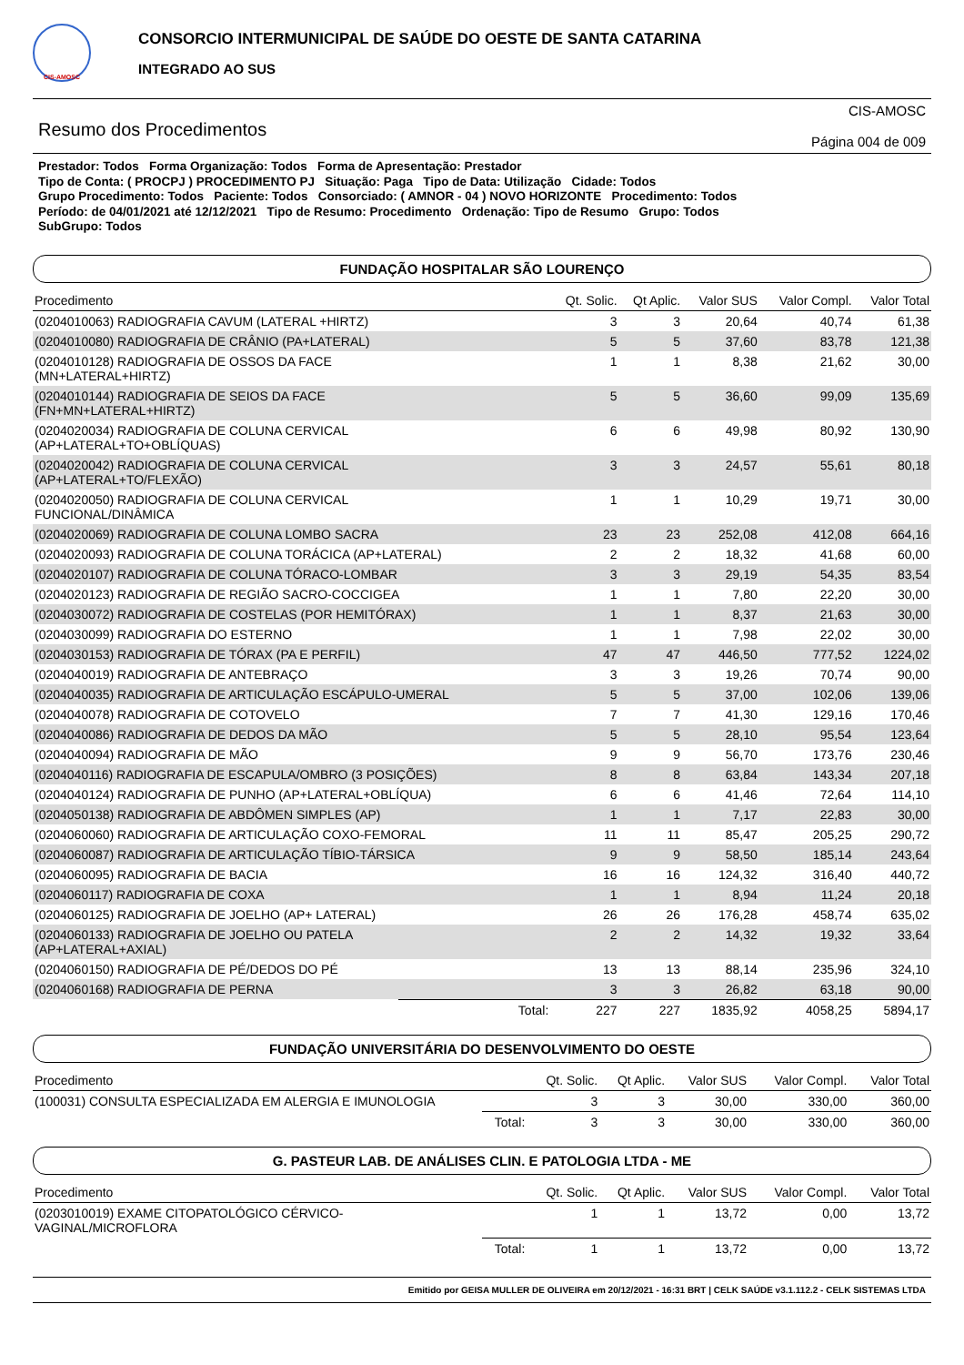CIS-AMOSC
CONSORCIO INTERMUNICIPAL DE SAÚDE DO OESTE DE SANTA CATARINA
INTEGRADO AO SUS
Resumo dos Procedimentos
CIS-AMOSC
Página 004 de 009
Prestador: Todos Forma Organização: Todos Forma de Apresentação: Prestador
Tipo de Conta: ( PROCPJ ) PROCEDIMENTO PJ Situação: Paga Tipo de Data: Utilização Cidade: Todos
Grupo Procedimento: Todos Paciente: Todos Consorciado: ( AMNOR - 04 ) NOVO HORIZONTE Procedimento: Todos
Período: de 04/01/2021 até 12/12/2021 Tipo de Resumo: Procedimento Ordenação: Tipo de Resumo Grupo: Todos
SubGrupo: Todos
FUNDAÇÃO HOSPITALAR SÃO LOURENÇO
| Procedimento | | Qt. Solic. | Qt Aplic. | Valor SUS | Valor Compl. | Valor Total |
| --- | --- | --- | --- | --- | --- | --- |
| (0204010063) RADIOGRAFIA CAVUM (LATERAL +HIRTZ) | | 3 | 3 | 20,64 | 40,74 | 61,38 |
| (0204010080) RADIOGRAFIA DE CRÂNIO (PA+LATERAL) | | 5 | 5 | 37,60 | 83,78 | 121,38 |
| (0204010128) RADIOGRAFIA DE OSSOS DA FACE (MN+LATERAL+HIRTZ) | | 1 | 1 | 8,38 | 21,62 | 30,00 |
| (0204010144) RADIOGRAFIA DE SEIOS DA FACE (FN+MN+LATERAL+HIRTZ) | | 5 | 5 | 36,60 | 99,09 | 135,69 |
| (0204020034) RADIOGRAFIA DE COLUNA CERVICAL (AP+LATERAL+TO+OBLÍQUAS) | | 6 | 6 | 49,98 | 80,92 | 130,90 |
| (0204020042) RADIOGRAFIA DE COLUNA CERVICAL (AP+LATERAL+TO/FLEXÃO) | | 3 | 3 | 24,57 | 55,61 | 80,18 |
| (0204020050) RADIOGRAFIA DE COLUNA CERVICAL FUNCIONAL/DINÂMICA | | 1 | 1 | 10,29 | 19,71 | 30,00 |
| (0204020069) RADIOGRAFIA DE COLUNA LOMBO SACRA | | 23 | 23 | 252,08 | 412,08 | 664,16 |
| (0204020093) RADIOGRAFIA DE COLUNA TORÁCICA (AP+LATERAL) | | 2 | 2 | 18,32 | 41,68 | 60,00 |
| (0204020107) RADIOGRAFIA DE COLUNA TÓRACO-LOMBAR | | 3 | 3 | 29,19 | 54,35 | 83,54 |
| (0204020123) RADIOGRAFIA DE REGIÃO SACRO-COCCIGEA | | 1 | 1 | 7,80 | 22,20 | 30,00 |
| (0204030072) RADIOGRAFIA DE COSTELAS (POR HEMITÓRAX) | | 1 | 1 | 8,37 | 21,63 | 30,00 |
| (0204030099) RADIOGRAFIA DO ESTERNO | | 1 | 1 | 7,98 | 22,02 | 30,00 |
| (0204030153) RADIOGRAFIA DE TÓRAX (PA E PERFIL) | | 47 | 47 | 446,50 | 777,52 | 1224,02 |
| (0204040019) RADIOGRAFIA DE ANTEBRAÇO | | 3 | 3 | 19,26 | 70,74 | 90,00 |
| (0204040035) RADIOGRAFIA DE ARTICULAÇÃO ESCÁPULO-UMERAL | | 5 | 5 | 37,00 | 102,06 | 139,06 |
| (0204040078) RADIOGRAFIA DE COTOVELO | | 7 | 7 | 41,30 | 129,16 | 170,46 |
| (0204040086) RADIOGRAFIA DE DEDOS DA MÃO | | 5 | 5 | 28,10 | 95,54 | 123,64 |
| (0204040094) RADIOGRAFIA DE MÃO | | 9 | 9 | 56,70 | 173,76 | 230,46 |
| (0204040116) RADIOGRAFIA DE ESCAPULA/OMBRO (3 POSIÇÕES) | | 8 | 8 | 63,84 | 143,34 | 207,18 |
| (0204040124) RADIOGRAFIA DE PUNHO (AP+LATERAL+OBLÍQUA) | | 6 | 6 | 41,46 | 72,64 | 114,10 |
| (0204050138) RADIOGRAFIA DE ABDÔMEN SIMPLES (AP) | | 1 | 1 | 7,17 | 22,83 | 30,00 |
| (0204060060) RADIOGRAFIA DE ARTICULAÇÃO COXO-FEMORAL | | 11 | 11 | 85,47 | 205,25 | 290,72 |
| (0204060087) RADIOGRAFIA DE ARTICULAÇÃO TÍBIO-TÁRSICA | | 9 | 9 | 58,50 | 185,14 | 243,64 |
| (0204060095) RADIOGRAFIA DE BACIA | | 16 | 16 | 124,32 | 316,40 | 440,72 |
| (0204060117) RADIOGRAFIA DE COXA | | 1 | 1 | 8,94 | 11,24 | 20,18 |
| (0204060125) RADIOGRAFIA DE JOELHO (AP+ LATERAL) | | 26 | 26 | 176,28 | 458,74 | 635,02 |
| (0204060133) RADIOGRAFIA DE JOELHO OU PATELA (AP+LATERAL+AXIAL) | | 2 | 2 | 14,32 | 19,32 | 33,64 |
| (0204060150) RADIOGRAFIA DE PÉ/DEDOS DO PÉ | | 13 | 13 | 88,14 | 235,96 | 324,10 |
| (0204060168) RADIOGRAFIA DE PERNA | | 3 | 3 | 26,82 | 63,18 | 90,00 |
| | Total: | 227 | 227 | 1835,92 | 4058,25 | 5894,17 |
FUNDAÇÃO UNIVERSITÁRIA DO DESENVOLVIMENTO DO OESTE
| Procedimento | | Qt. Solic. | Qt Aplic. | Valor SUS | Valor Compl. | Valor Total |
| --- | --- | --- | --- | --- | --- | --- |
| (100031) CONSULTA ESPECIALIZADA EM ALERGIA E IMUNOLOGIA | | 3 | 3 | 30,00 | 330,00 | 360,00 |
| | Total: | 3 | 3 | 30,00 | 330,00 | 360,00 |
G. PASTEUR LAB. DE ANÁLISES CLIN. E PATOLOGIA LTDA - ME
| Procedimento | | Qt. Solic. | Qt Aplic. | Valor SUS | Valor Compl. | Valor Total |
| --- | --- | --- | --- | --- | --- | --- |
| (0203010019) EXAME CITOPATOLÓGICO CÉRVICO- VAGINAL/MICROFLORA | | 1 | 1 | 13,72 | 0,00 | 13,72 |
| | Total: | 1 | 1 | 13,72 | 0,00 | 13,72 |
Emitido por GEISA MULLER DE OLIVEIRA em 20/12/2021 - 16:31 BRT | CELK SAÚDE v3.1.112.2 - CELK SISTEMAS LTDA